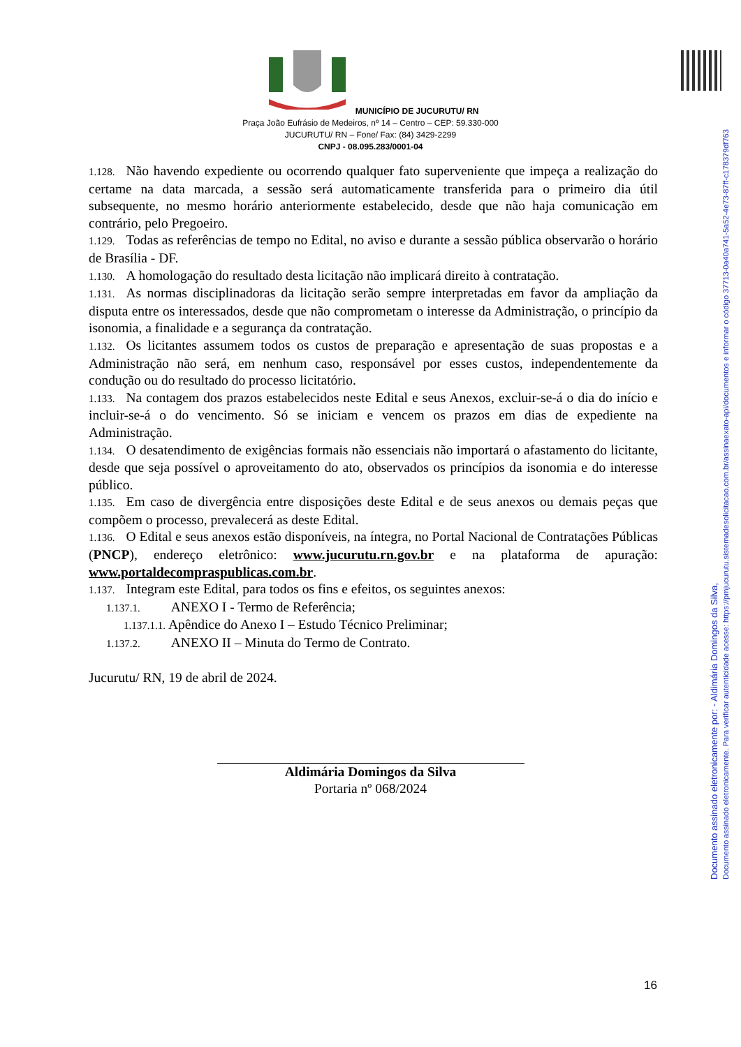Documento assinado eletronicamente por: - Aldimária Domingos da Silva,
Documento assinado eletronicamente. Para verificar autenticidade acesse: https://pmjucurutu.sistemadesolicitacao.com.br/assinaexato-api/documentos e informar o código 37713-0a40a741-5a52-4e73-87ff-c178379df763
MUNICÍPIO DE JUCURUTU/ RN
Praça João Eufrásio de Medeiros, nº 14 – Centro – CEP: 59.330-000
JUCURUTU/ RN – Fone/ Fax: (84) 3429-2299
CNPJ - 08.095.283/0001-04
1.128. Não havendo expediente ou ocorrendo qualquer fato superveniente que impeça a realização do certame na data marcada, a sessão será automaticamente transferida para o primeiro dia útil subsequente, no mesmo horário anteriormente estabelecido, desde que não haja comunicação em contrário, pelo Pregoeiro.
1.129. Todas as referências de tempo no Edital, no aviso e durante a sessão pública observarão o horário de Brasília - DF.
1.130. A homologação do resultado desta licitação não implicará direito à contratação.
1.131. As normas disciplinadoras da licitação serão sempre interpretadas em favor da ampliação da disputa entre os interessados, desde que não comprometam o interesse da Administração, o princípio da isonomia, a finalidade e a segurança da contratação.
1.132. Os licitantes assumem todos os custos de preparação e apresentação de suas propostas e a Administração não será, em nenhum caso, responsável por esses custos, independentemente da condução ou do resultado do processo licitatório.
1.133. Na contagem dos prazos estabelecidos neste Edital e seus Anexos, excluir-se-á o dia do início e incluir-se-á o do vencimento. Só se iniciam e vencem os prazos em dias de expediente na Administração.
1.134. O desatendimento de exigências formais não essenciais não importará o afastamento do licitante, desde que seja possível o aproveitamento do ato, observados os princípios da isonomia e do interesse público.
1.135. Em caso de divergência entre disposições deste Edital e de seus anexos ou demais peças que compõem o processo, prevalecerá as deste Edital.
1.136. O Edital e seus anexos estão disponíveis, na íntegra, no Portal Nacional de Contratações Públicas (PNCP), endereço eletrônico: www.jucurutu.rn.gov.br e na plataforma de apuração: www.portaldecompraspublicas.com.br.
1.137. Integram este Edital, para todos os fins e efeitos, os seguintes anexos:
1.137.1. ANEXO I - Termo de Referência;
1.137.1.1. Apêndice do Anexo I – Estudo Técnico Preliminar;
1.137.2. ANEXO II – Minuta do Termo de Contrato.
Jucurutu/ RN, 19 de abril de 2024.
Aldimária Domingos da Silva
Portaria nº 068/2024
16